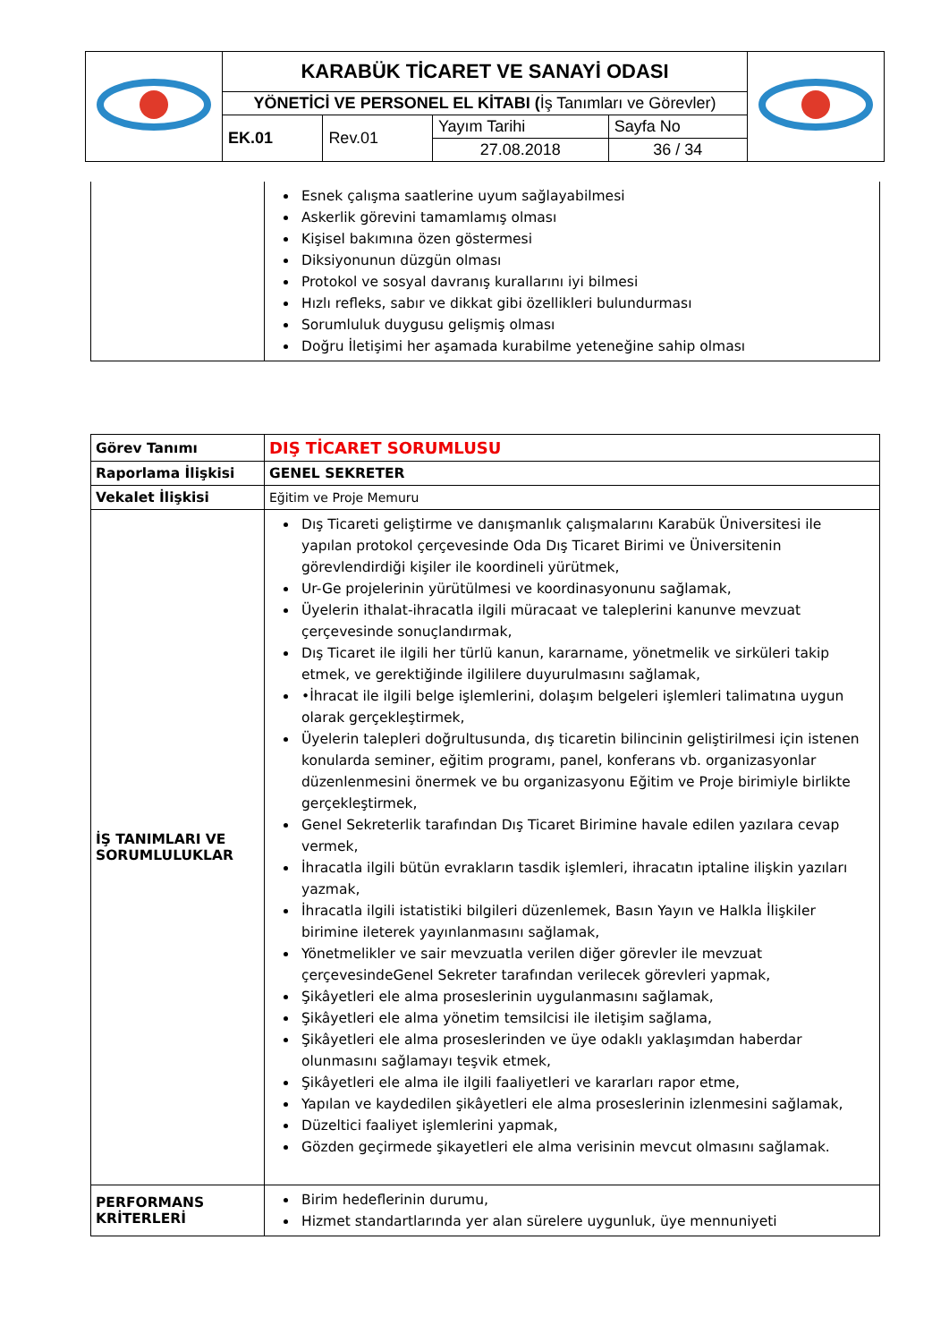| | KARABÜK TİCARET VE SANAYİ ODASI | | | | |
| | YÖNETİCİ VE PERSONEL EL KİTABI ( İş Tanımları ve Görevler) | | | | |
| | EK.01 | Rev.01 | Yayım Tarihi | Sayfa No | |
| | | | 27.08.2018 | 36 / 34 | |
| | Esnek çalışma saatlerine uyum sağlayabilmesi Askerlik görevini tamamlamış olması Kişisel bakımına özen göstermesi Diksiyonunun düzgün olması Protokol ve sosyal davranış kurallarını iyi bilmesi Hızlı refleks, sabır ve dikkat gibi özellikleri bulundurması Sorumluluk duygusu gelişmiş olması Doğru İletişimi her aşamada kurabilme yeteneğine sahip olması |
| Görev Tanımı | DIŞ TİCARET SORUMLUSU |
| Raporlama İlişkisi | GENEL SEKRETER |
| Vekalet İlişkisi | Eğitim ve Proje Memuru |
| İŞ TANIMLARI VE SORUMLULUKLAR | Dış Ticareti geliştirme ve danışmanlık çalışmalarını Karabük Üniversitesi ile yapılan protokol çerçevesinde Oda Dış Ticaret Birimi ve Üniversitenin görevlendirdiği kişiler ile koordineli yürütmek, Ur-Ge projelerinin yürütülmesi ve koordinasyonunu sağlamak, Üyelerin ithalat-ihracatla ilgili müracaat ve taleplerini kanunve mevzuat çerçevesinde sonuçlandırmak, Dış Ticaret ile ilgili her türlü kanun, kararname, yönetmelik ve sirküleri takip etmek, ve gerektiğinde ilgililere duyurulmasını sağlamak, •İhracat ile ilgili belge işlemlerini, dolaşım belgeleri işlemleri talimatına uygun olarak gerçekleştirmek, Üyelerin talepleri doğrultusunda, dış ticaretin bilincinin geliştirilmesi için istenen konularda seminer, eğitim programı, panel, konferans vb. organizasyonlar düzenlenmesini önermek ve bu organizasyonu Eğitim ve Proje birimiyle birlikte gerçekleştirmek, Genel Sekreterlik tarafından Dış Ticaret Birimine havale edilen yazılara cevap vermek, İhracatla ilgili bütün evrakların tasdik işlemleri, ihracatın iptaline ilişkin yazıları yazmak, İhracatla ilgili istatistiki bilgileri düzenlemek, Basın Yayın ve Halkla İlişkiler birimine ileterek yayınlanmasını sağlamak, Yönetmelikler ve sair mevzuatla verilen diğer görevler ile mevzuat çerçevesindeGenel Sekreter tarafından verilecek görevleri yapmak, Şikâyetleri ele alma proseslerinin uygulanmasını sağlamak, Şikâyetleri ele alma yönetim temsilcisi ile iletişim sağlama, Şikâyetleri ele alma proseslerinden ve üye odaklı yaklaşımdan haberdar olunmasını sağlamayı teşvik etmek, Şikâyetleri ele alma ile ilgili faaliyetleri ve kararları rapor etme, Yapılan ve kaydedilen şikâyetleri ele alma proseslerinin izlenmesini sağlamak, Düzeltici faaliyet işlemlerini yapmak, Gözden geçirmede şikayetleri ele alma verisinin mevcut olmasını sağlamak. |
| PERFORMANS KRİTERLERİ | Birim hedeflerinin durumu, Hizmet standartlarında yer alan sürelere uygunluk, üye mennuniyeti |